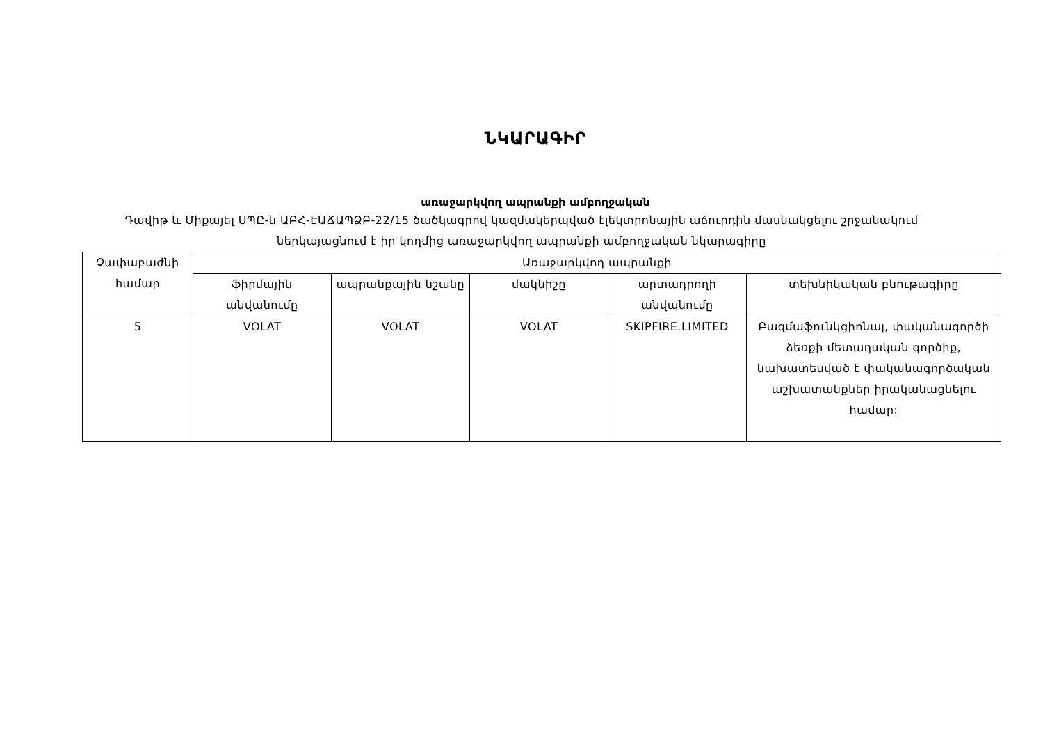ՆԿԱՐԱԳԻՐ
առաջարկվող ապրանքի ամբողջական
Դավիթ և Միքայել ՍՊԸ-ն ԱԲՀ-ԷԱՃԱՊՁԲ-22/15 ծածկագրով կազմակերպված էլեկտրոնային աճուրդին մասնակցելու շրջանակում ներկայացնում է իր կողմից առաջարկվող ապրանքի ամբողջական նկարագիրը
| Չափաբաժնի համար | Առաջարկվող ապրանքի | | | | |
| --- | --- | --- | --- | --- | --- |
| | ֆիրմային անվանումը | ապրանքային նշանը | մակնիշը | արտադրողի անվանումը | տեխնիկական բնութագիրը |
| 5 | VOLAT | VOLAT | VOLAT | SKIPFIRE.LIMITED | Բազմաֆունկցիոնալ, փականագործի ձեռքի մետաղական գործիք, նախատեսված է փականագործական աշխատանքներ իրականացնելու համար: |